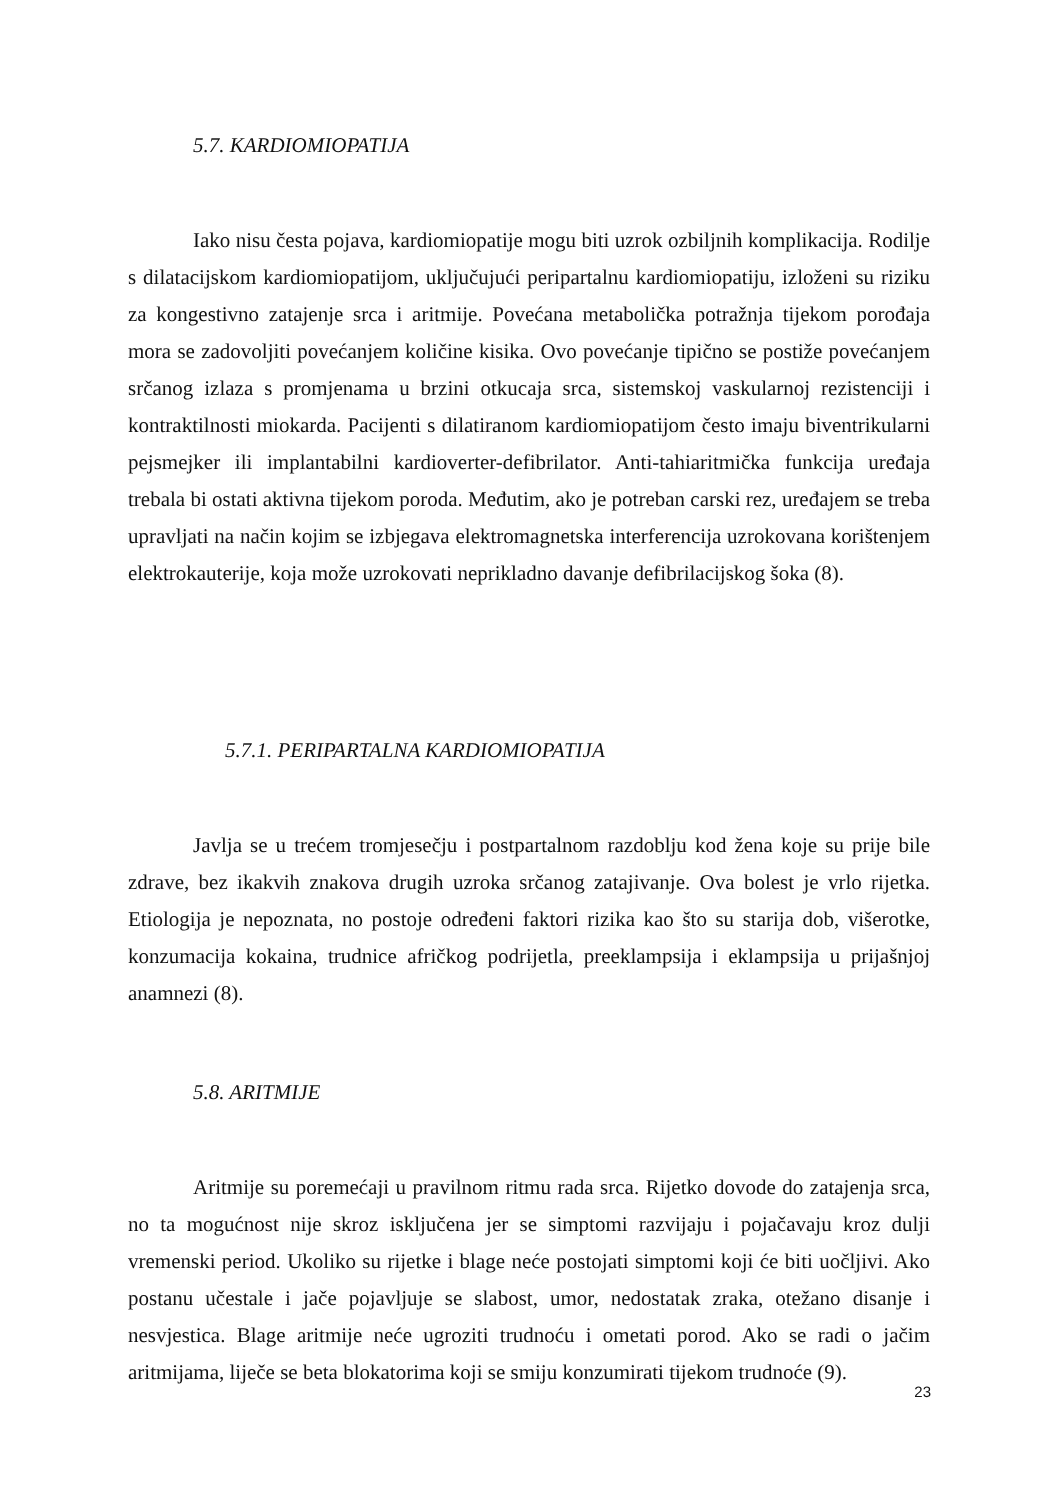5.7. KARDIOMIOPATIJA
Iako nisu česta pojava, kardiomiopatije mogu biti uzrok ozbiljnih komplikacija. Rodilje s dilatacijskom kardiomiopatijom, uključujući peripartalnu kardiomiopatiju, izloženi su riziku za kongestivno zatajenje srca i aritmije. Povećana metabolička potražnja tijekom porođaja mora se zadovoljiti povećanjem količine kisika. Ovo povećanje tipično se postiže povećanjem srčanog izlaza s promjenama u brzini otkucaja srca, sistemskoj vaskularnoj rezistenciji i kontraktilnosti miokarda. Pacijenti s dilatiranom kardiomiopatijom često imaju biventrikularni pejsmejker ili implantabilni kardioverter-defibrilator. Anti-tahiaritmička funkcija uređaja trebala bi ostati aktivna tijekom poroda. Međutim, ako je potreban carski rez, uređajem se treba upravljati na način kojim se izbjegava elektromagnetska interferencija uzrokovana korištenjem elektrokauterije, koja može uzrokovati neprikladno davanje defibrilacijskog šoka (8).
5.7.1. PERIPARTALNA KARDIOMIOPATIJA
Javlja se u trećem tromjesečju i postpartalnom razdoblju kod žena koje su prije bile zdrave, bez ikakvih znakova drugih uzroka srčanog zatajivanje. Ova bolest je vrlo rijetka. Etiologija je nepoznata, no postoje određeni faktori rizika kao što su starija dob, višerotke, konzumacija kokaina, trudnice afričkog podrijetla, preeklampsija i eklampsija u prijašnjoj anamnezi (8).
5.8. ARITMIJE
Aritmije su poremećaji u pravilnom ritmu rada srca. Rijetko dovode do zatajenja srca, no ta mogućnost nije skroz isključena jer se simptomi razvijaju i pojačavaju kroz dulji vremenski period. Ukoliko su rijetke i blage neće postojati simptomi koji će biti uočljivi. Ako postanu učestale i jače pojavljuje se slabost, umor, nedostatak zraka, otežano disanje i nesvjestica. Blage aritmije neće ugroziti trudnoću i ometati porod. Ako se radi o jačim aritmijama, liječe se beta blokatorima koji se smiju konzumirati tijekom trudnoće (9).
23